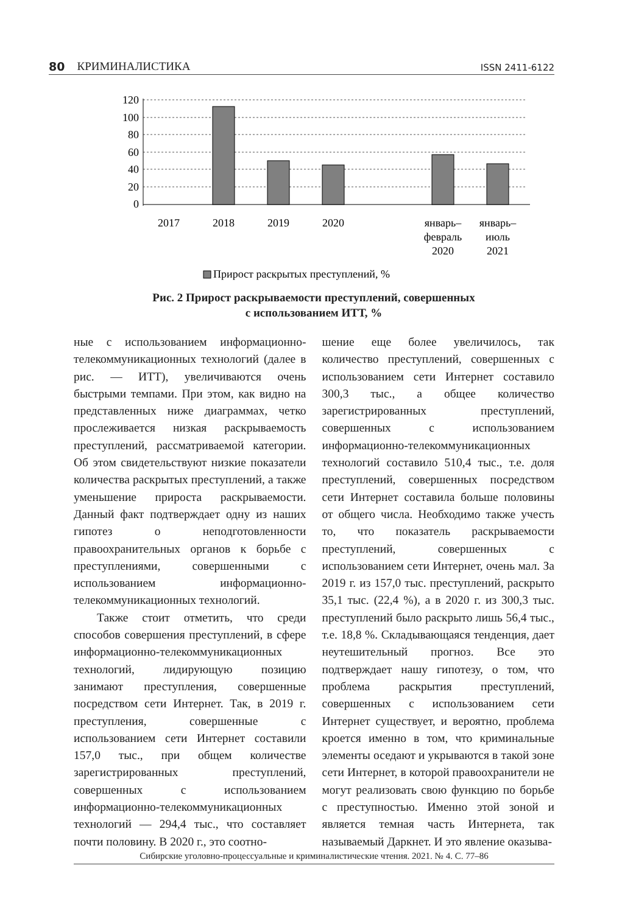80 КРИМИНАЛИСТИКА ISSN 2411-6122
120
100
80
60
40
20
0
2017
2018
2019
2020
январь–
февраль
2020
январь–
июль
2021
Прирост раскрытых преступлений, %
Рис. 2 Прирост раскрываемости преступлений, совершенных
с использованием ИТТ, %
ные с использованием информационно-телекоммуникационных технологий (далее в рис. — ИТТ), увеличиваются очень быстрыми темпами. При этом, как видно на представленных ниже диаграммах, четко прослеживается низкая раскрываемость преступлений, рассматриваемой категории. Об этом свидетельствуют низкие показатели количества раскрытых преступлений, а также уменьшение прироста раскрываемости. Данный факт подтверждает одну из наших гипотез о неподготовленности правоохранительных органов к борьбе с преступлениями, совершенными с использованием информационно-телекоммуникационных технологий.
Также стоит отметить, что среди способов совершения преступлений, в сфере информационно-телекоммуникационных технологий, лидирующую позицию занимают преступления, совершенные посредством сети Интернет. Так, в 2019 г. преступления, совершенные с использованием сети Интернет составили 157,0 тыс., при общем количестве зарегистрированных преступлений, совершенных с использованием информационно-телекоммуникационных технологий — 294,4 тыс., что составляет почти половину. В 2020 г., это соотно-
шение еще более увеличилось, так количество преступлений, совершенных с использованием сети Интернет составило 300,3 тыс., а общее количество зарегистрированных преступлений, совершенных с использованием информационно-телекоммуникационных технологий составило 510,4 тыс., т.е. доля преступлений, совершенных посредством сети Интернет составила больше половины от общего числа. Необходимо также учесть то, что показатель раскрываемости преступлений, совершенных с использованием сети Интернет, очень мал. За 2019 г. из 157,0 тыс. преступлений, раскрыто 35,1 тыс. (22,4 %), а в 2020 г. из 300,3 тыс. преступлений было раскрыто лишь 56,4 тыс., т.е. 18,8 %. Складывающаяся тенденция, дает неутешительный прогноз. Все это подтверждает нашу гипотезу, о том, что проблема раскрытия преступлений, совершенных с использованием сети Интернет существует, и вероятно, проблема кроется именно в том, что криминальные элементы оседают и укрываются в такой зоне сети Интернет, в которой правоохранители не могут реализовать свою функцию по борьбе с преступностью. Именно этой зоной и является темная часть Интернета, так называемый Даркнет. И это явление оказыва-
Сибирские уголовно-процессуальные и криминалистические чтения. 2021. № 4. С. 77–86